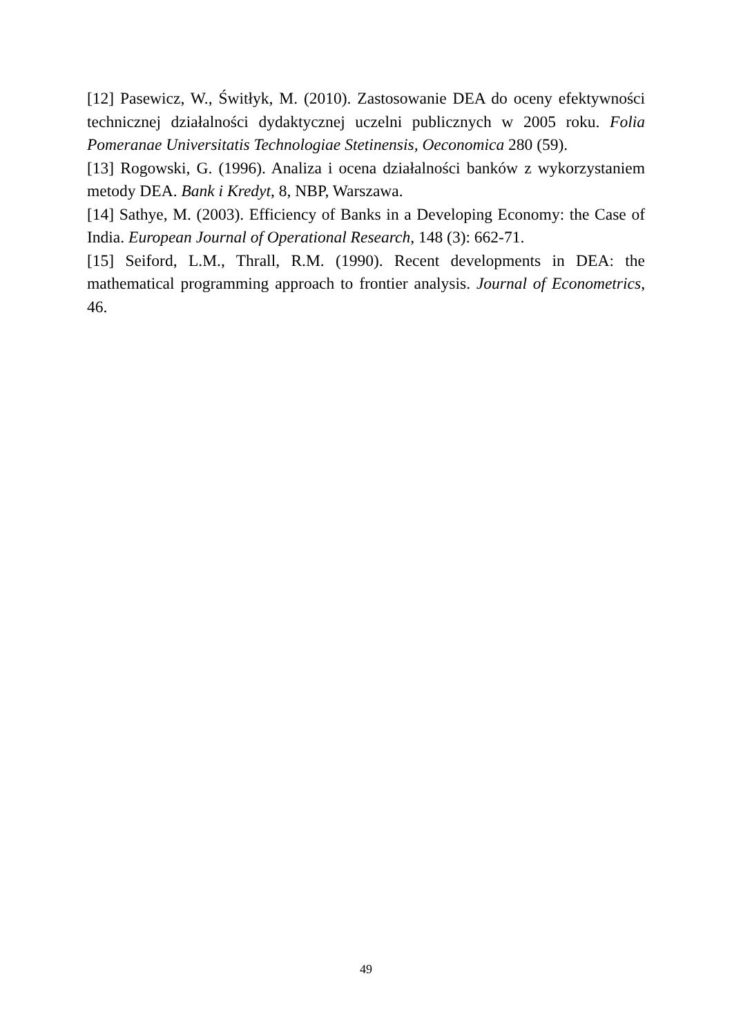[12] Pasewicz, W., Świtłyk, M. (2010). Zastosowanie DEA do oceny efektyw­ności technicznej działalności dydaktycznej uczelni publicznych w 2005 roku. Folia Pomeranae Universitatis Technologiae Stetinensis, Oeconomica 280 (59).
[13] Rogowski, G. (1996). Analiza i ocena działalności banków z wykorzystaniem metody DEA. Bank i Kredyt, 8, NBP, Warszawa.
[14] Sathye, M. (2003). Efficiency of Banks in a Developing Economy: the Case of India. European Journal of Operational Research, 148 (3): 662-71.
[15] Seiford, L.M., Thrall, R.M. (1990). Recent developments in DEA: the mathematical programming approach to frontier analysis. Journal of Econometrics, 46.
49